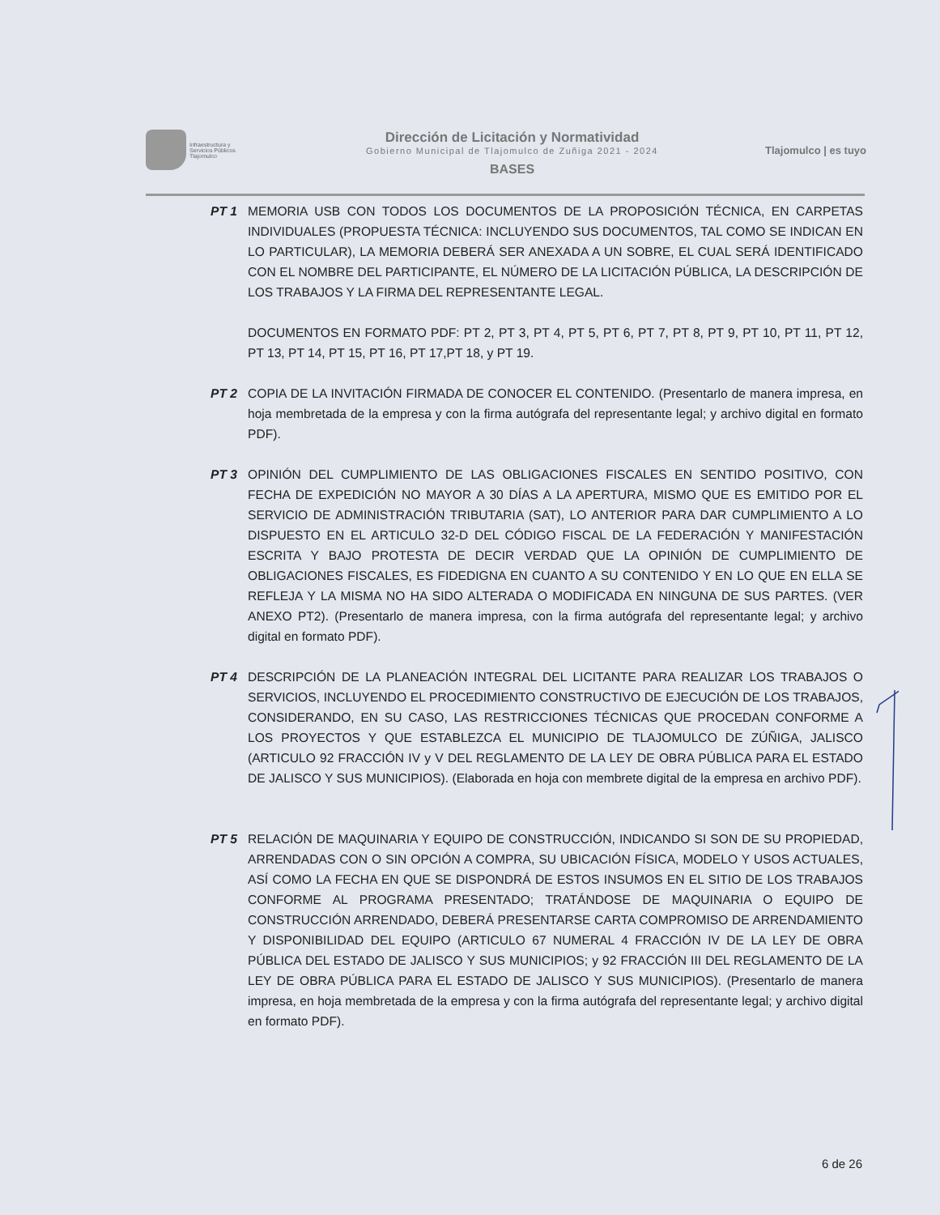Infraestructura y
Servicios Públicos
Tlajomulco
Dirección de Licitación y Normatividad
Gobierno Municipal de Tlajomulco de Zuñiga 2021 - 2024
BASES
Tlajomulco | es tuyo
PT 1 MEMORIA USB CON TODOS LOS DOCUMENTOS DE LA PROPOSICIÓN TÉCNICA, EN CARPETAS INDIVIDUALES (PROPUESTA TÉCNICA: INCLUYENDO SUS DOCUMENTOS, TAL COMO SE INDICAN EN LO PARTICULAR), LA MEMORIA DEBERÁ SER ANEXADA A UN SOBRE, EL CUAL SERÁ IDENTIFICADO CON EL NOMBRE DEL PARTICIPANTE, EL NÚMERO DE LA LICITACIÓN PÚBLICA, LA DESCRIPCIÓN DE LOS TRABAJOS Y LA FIRMA DEL REPRESENTANTE LEGAL.
DOCUMENTOS EN FORMATO PDF: PT 2, PT 3, PT 4, PT 5, PT 6, PT 7, PT 8, PT 9, PT 10, PT 11, PT 12, PT 13, PT 14, PT 15, PT 16, PT 17,PT 18, y PT 19.
PT 2 COPIA DE LA INVITACIÓN FIRMADA DE CONOCER EL CONTENIDO. (Presentarlo de manera impresa, en hoja membretada de la empresa y con la firma autógrafa del representante legal; y archivo digital en formato PDF).
PT 3 OPINIÓN DEL CUMPLIMIENTO DE LAS OBLIGACIONES FISCALES EN SENTIDO POSITIVO, CON FECHA DE EXPEDICIÓN NO MAYOR A 30 DÍAS A LA APERTURA, MISMO QUE ES EMITIDO POR EL SERVICIO DE ADMINISTRACIÓN TRIBUTARIA (SAT), LO ANTERIOR PARA DAR CUMPLIMIENTO A LO DISPUESTO EN EL ARTICULO 32-D DEL CÓDIGO FISCAL DE LA FEDERACIÓN Y MANIFESTACIÓN ESCRITA Y BAJO PROTESTA DE DECIR VERDAD QUE LA OPINIÓN DE CUMPLIMIENTO DE OBLIGACIONES FISCALES, ES FIDEDIGNA EN CUANTO A SU CONTENIDO Y EN LO QUE EN ELLA SE REFLEJA Y LA MISMA NO HA SIDO ALTERADA O MODIFICADA EN NINGUNA DE SUS PARTES. (VER ANEXO PT2). (Presentarlo de manera impresa, con la firma autógrafa del representante legal; y archivo digital en formato PDF).
PT 4 DESCRIPCIÓN DE LA PLANEACIÓN INTEGRAL DEL LICITANTE PARA REALIZAR LOS TRABAJOS O SERVICIOS, INCLUYENDO EL PROCEDIMIENTO CONSTRUCTIVO DE EJECUCIÓN DE LOS TRABAJOS, CONSIDERANDO, EN SU CASO, LAS RESTRICCIONES TÉCNICAS QUE PROCEDAN CONFORME A LOS PROYECTOS Y QUE ESTABLEZCA EL MUNICIPIO DE TLAJOMULCO DE ZÚÑIGA, JALISCO (ARTICULO 92 FRACCIÓN IV y V DEL REGLAMENTO DE LA LEY DE OBRA PÚBLICA PARA EL ESTADO DE JALISCO Y SUS MUNICIPIOS). (Elaborada en hoja con membrete digital de la empresa en archivo PDF).
PT 5 RELACIÓN DE MAQUINARIA Y EQUIPO DE CONSTRUCCIÓN, INDICANDO SI SON DE SU PROPIEDAD, ARRENDADAS CON O SIN OPCIÓN A COMPRA, SU UBICACIÓN FÍSICA, MODELO Y USOS ACTUALES, ASÍ COMO LA FECHA EN QUE SE DISPONDRÁ DE ESTOS INSUMOS EN EL SITIO DE LOS TRABAJOS CONFORME AL PROGRAMA PRESENTADO; TRATÁNDOSE DE MAQUINARIA O EQUIPO DE CONSTRUCCIÓN ARRENDADO, DEBERÁ PRESENTARSE CARTA COMPROMISO DE ARRENDAMIENTO Y DISPONIBILIDAD DEL EQUIPO (ARTICULO 67 NUMERAL 4 FRACCIÓN IV DE LA LEY DE OBRA PÚBLICA DEL ESTADO DE JALISCO Y SUS MUNICIPIOS; y 92 FRACCIÓN III DEL REGLAMENTO DE LA LEY DE OBRA PÚBLICA PARA EL ESTADO DE JALISCO Y SUS MUNICIPIOS). (Presentarlo de manera impresa, en hoja membretada de la empresa y con la firma autógrafa del representante legal; y archivo digital en formato PDF).
6 de 26